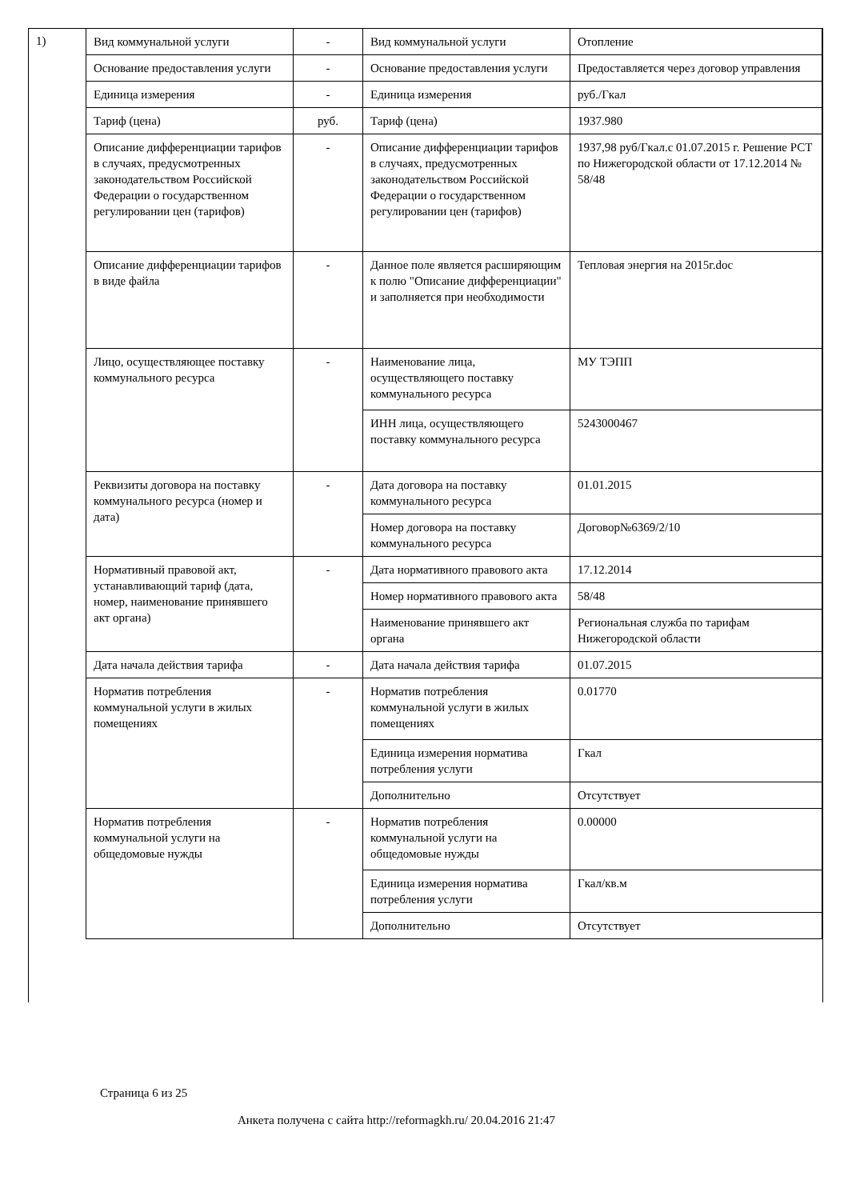1)
| Вид коммунальной услуги | - | Вид коммунальной услуги | Отопление |
| Основание предоставления услуги | - | Основание предоставления услуги | Предоставляется через договор управления |
| Единица измерения | - | Единица измерения | руб./Гкал |
| Тариф (цена) | руб. | Тариф (цена) | 1937.980 |
| Описание дифференциации тарифов в случаях, предусмотренных законодательством Российской Федерации о государственном регулировании цен (тарифов) | - | Описание дифференциации тарифов в случаях, предусмотренных законодательством Российской Федерации о государственном регулировании цен (тарифов) | 1937,98 руб/Гкал.с 01.07.2015 г. Решение РСТ по Нижегородской области от 17.12.2014 № 58/48 |
| Описание дифференциации тарифов в виде файла | - | Данное поле является расширяющим к полю "Описание дифференциации" и заполняется при необходимости | Тепловая энергия на 2015г.doc |
| Лицо, осуществляющее поставку коммунального ресурса | - | Наименование лица, осуществляющего поставку коммунального ресурса | МУ ТЭПП |
| | | ИНН лица, осуществляющего поставку коммунального ресурса | 5243000467 |
| Реквизиты договора на поставку коммунального ресурса (номер и дата) | - | Дата договора на поставку коммунального ресурса | 01.01.2015 |
| | | Номер договора на поставку коммунального ресурса | Договор№6369/2/10 |
| Нормативный правовой акт, устанавливающий тариф (дата, номер, наименование принявшего акт органа) | - | Дата нормативного правового акта | 17.12.2014 |
| | | Номер нормативного правового акта | 58/48 |
| | | Наименование принявшего акт органа | Региональная служба по тарифам Нижегородской области |
| Дата начала действия тарифа | - | Дата начала действия тарифа | 01.07.2015 |
| Норматив потребления коммунальной услуги в жилых помещениях | - | Норматив потребления коммунальной услуги в жилых помещениях | 0.01770 |
| | | Единица измерения норматива потребления услуги | Гкал |
| | | Дополнительно | Отсутствует |
| Норматив потребления коммунальной услуги на общедомовые нужды | - | Норматив потребления коммунальной услуги на общедомовые нужды | 0.00000 |
| | | Единица измерения норматива потребления услуги | Гкал/кв.м |
| | | Дополнительно | Отсутствует |
Страница 6 из 25
Анкета получена с сайта http://reformagkh.ru/ 20.04.2016 21:47